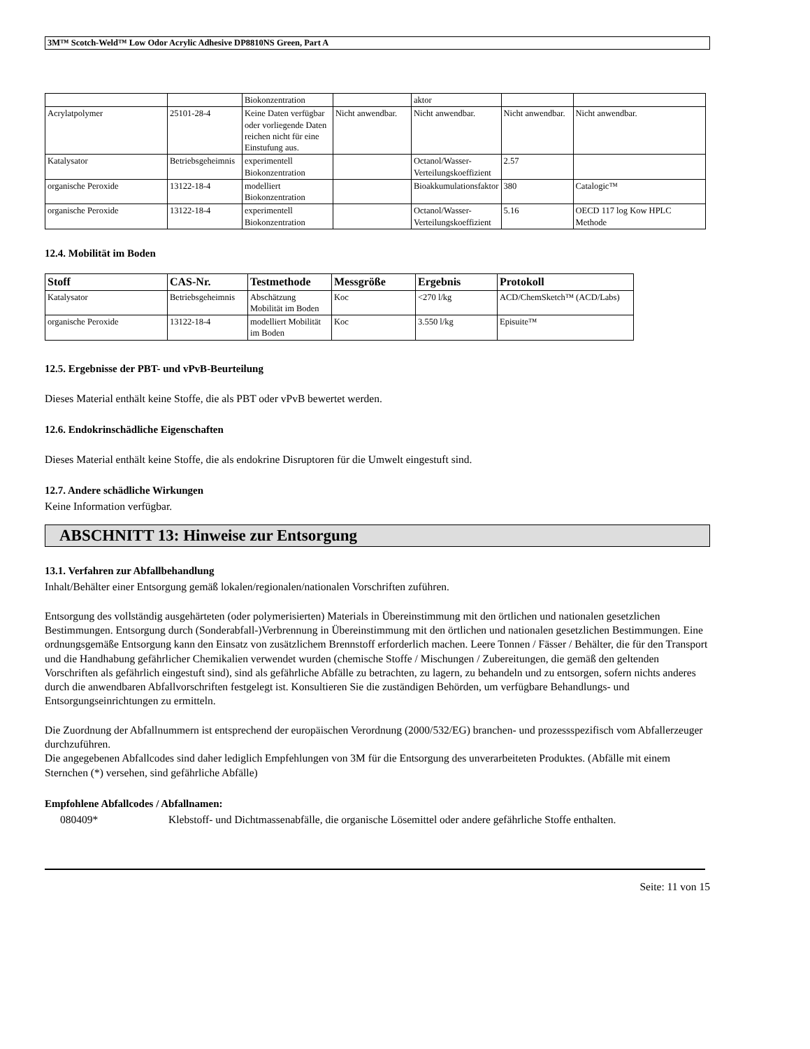3M™ Scotch-Weld™ Low Odor Acrylic Adhesive DP8810NS Green, Part A
| | | Biokonzentration | | aktor | | |
| Acrylatpolymer | 25101-28-4 | Keine Daten verfügbar oder vorliegende Daten reichen nicht für eine Einstufung aus. | Nicht anwendbar. | Nicht anwendbar. | Nicht anwendbar. | Nicht anwendbar. |
| Katalysator | Betriebsgeheimnis | experimentell Biokonzentration | | Octanol/Wasser-Verteilungskoeffizient | 2.57 | |
| organische Peroxide | 13122-18-4 | modelliert Biokonzentration | | Bioakkumulationsfaktor | 380 | Catalogic™ |
| organische Peroxide | 13122-18-4 | experimentell Biokonzentration | | Octanol/Wasser-Verteilungskoeffizient | 5.16 | OECD 117 log Kow HPLC Methode |
12.4. Mobilität im Boden
| Stoff | CAS-Nr. | Testmethode | Messgröße | Ergebnis | Protokoll |
| --- | --- | --- | --- | --- | --- |
| Katalysator | Betriebsgeheimnis | Abschätzung Mobilität im Boden | Koc | <270 l/kg | ACD/ChemSketch™ (ACD/Labs) |
| organische Peroxide | 13122-18-4 | modelliert Mobilität im Boden | Koc | 3.550 l/kg | Episuite™ |
12.5. Ergebnisse der PBT- und vPvB-Beurteilung
Dieses Material enthält keine Stoffe, die als PBT oder vPvB bewertet werden.
12.6. Endokrinschädliche Eigenschaften
Dieses Material enthält keine Stoffe, die als endokrine Disruptoren für die Umwelt eingestuft sind.
12.7. Andere schädliche Wirkungen
Keine Information verfügbar.
ABSCHNITT 13: Hinweise zur Entsorgung
13.1. Verfahren zur Abfallbehandlung
Inhalt/Behälter einer Entsorgung gemäß lokalen/regionalen/nationalen Vorschriften zuführen.
Entsorgung des vollständig ausgehärteten (oder polymerisierten) Materials in Übereinstimmung mit den örtlichen und nationalen gesetzlichen Bestimmungen. Entsorgung durch (Sonderabfall-)Verbrennung in Übereinstimmung mit den örtlichen und nationalen gesetzlichen Bestimmungen. Eine ordnungsgemäße Entsorgung kann den Einsatz von zusätzlichem Brennstoff erforderlich machen. Leere Tonnen / Fässer / Behälter, die für den Transport und die Handhabung gefährlicher Chemikalien verwendet wurden (chemische Stoffe / Mischungen / Zubereitungen, die gemäß den geltenden Vorschriften als gefährlich eingestuft sind), sind als gefährliche Abfälle zu betrachten, zu lagern, zu behandeln und zu entsorgen, sofern nichts anderes durch die anwendbaren Abfallvorschriften festgelegt ist. Konsultieren Sie die zuständigen Behörden, um verfügbare Behandlungs- und Entsorgungseinrichtungen zu ermitteln.
Die Zuordnung der Abfallnummern ist entsprechend der europäischen Verordnung (2000/532/EG) branchen- und prozessspezifisch vom Abfallerzeuger durchzuführen.
Die angegebenen Abfallcodes sind daher lediglich Empfehlungen von 3M für die Entsorgung des unverarbeiteten Produktes. (Abfälle mit einem Sternchen (*) versehen, sind gefährliche Abfälle)
Empfohlene Abfallcodes / Abfallnamen:
080409* Klebstoff- und Dichtmassenabfälle, die organische Lösemittel oder andere gefährliche Stoffe enthalten.
Seite: 11 von 15